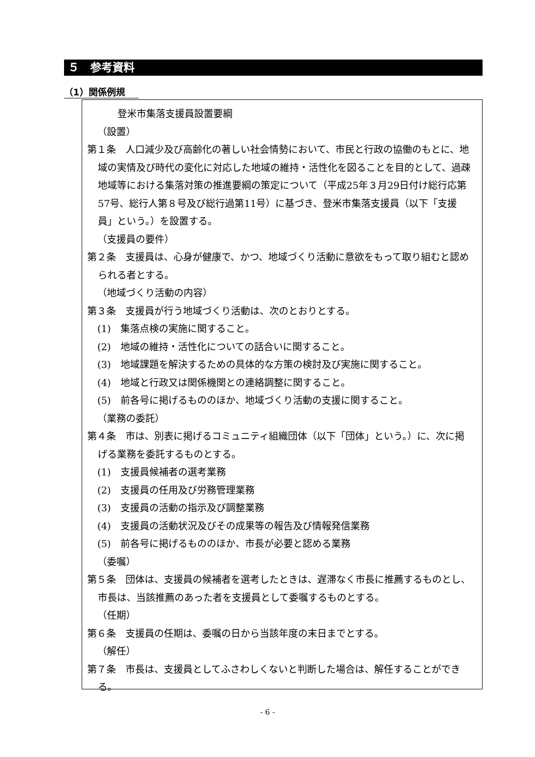５　参考資料
（1）関係例規
登米市集落支援員設置要綱
（設置）
第１条　人口減少及び高齢化の著しい社会情勢において、市民と行政の協働のもとに、地域の実情及び時代の変化に対応した地域の維持・活性化を図ることを目的として、過疎地域等における集落対策の推進要綱の策定について（平成25年３月29日付け総行応第57号、総行人第８号及び総行過第11号）に基づき、登米市集落支援員（以下「支援員」という。）を設置する。
（支援員の要件）
第２条　支援員は、心身が健康で、かつ、地域づくり活動に意欲をもって取り組むと認められる者とする。
（地域づくり活動の内容）
第３条　支援員が行う地域づくり活動は、次のとおりとする。
(1)　集落点検の実施に関すること。
(2)　地域の維持・活性化についての話合いに関すること。
(3)　地域課題を解決するための具体的な方策の検討及び実施に関すること。
(4)　地域と行政又は関係機関との連絡調整に関すること。
(5)　前各号に掲げるもののほか、地域づくり活動の支援に関すること。
（業務の委託）
第４条　市は、別表に掲げるコミュニティ組織団体（以下「団体」という。）に、次に掲げる業務を委託するものとする。
(1)　支援員候補者の選考業務
(2)　支援員の任用及び労務管理業務
(3)　支援員の活動の指示及び調整業務
(4)　支援員の活動状況及びその成果等の報告及び情報発信業務
(5)　前各号に掲げるもののほか、市長が必要と認める業務
（委嘱）
第５条　団体は、支援員の候補者を選考したときは、遅滞なく市長に推薦するものとし、市長は、当該推薦のあった者を支援員として委嘱するものとする。
（任期）
第６条　支援員の任期は、委嘱の日から当該年度の末日までとする。
（解任）
第７条　市長は、支援員としてふさわしくないと判断した場合は、解任することができる。
- 6 -